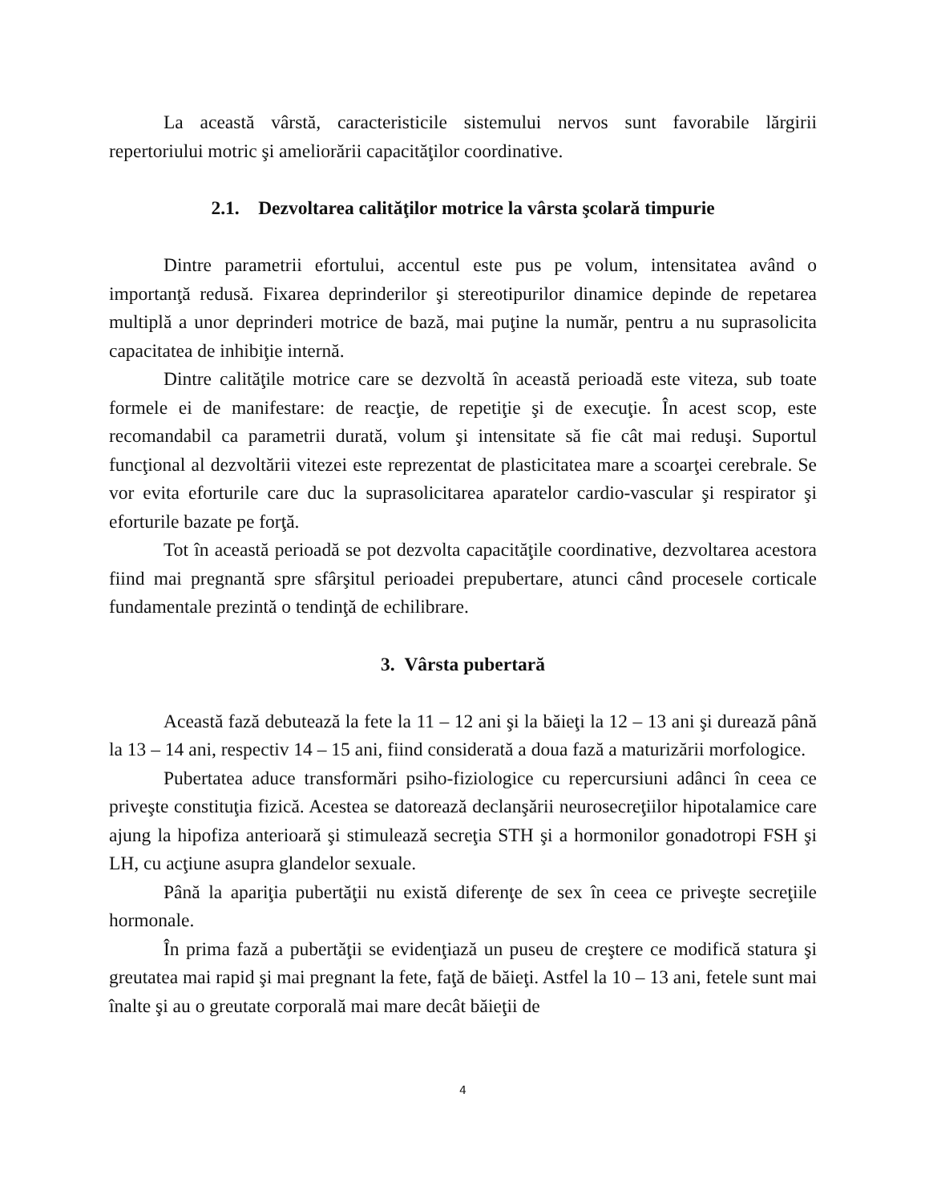La această vârstă, caracteristicile sistemului nervos sunt favorabile lărgirii repertoriului motric şi ameliorării capacităţilor coordinative.
2.1. Dezvoltarea calităţilor motrice la vârsta şcolară timpurie
Dintre parametrii efortului, accentul este pus pe volum, intensitatea având o importanţă redusă. Fixarea deprinderilor şi stereotipurilor dinamice depinde de repetarea multiplă a unor deprinderi motrice de bază, mai puţine la număr, pentru a nu suprasolicita capacitatea de inhibiţie internă.
Dintre calităţile motrice care se dezvoltă în această perioadă este viteza, sub toate formele ei de manifestare: de reacţie, de repetiţie şi de execuţie. În acest scop, este recomandabil ca parametrii durată, volum şi intensitate să fie cât mai reduşi. Suportul funcţional al dezvoltării vitezei este reprezentat de plasticitatea mare a scoarţei cerebrale. Se vor evita eforturile care duc la suprasolicitarea aparatelor cardio-vascular şi respirator şi eforturile bazate pe forţă.
Tot în această perioadă se pot dezvolta capacităţile coordinative, dezvoltarea acestora fiind mai pregnantă spre sfârşitul perioadei prepubertare, atunci când procesele corticale fundamentale prezintă o tendinţă de echilibrare.
3. Vârsta pubertară
Această fază debutează la fete la 11 – 12 ani şi la băieţi la 12 – 13 ani şi durează până la 13 – 14 ani, respectiv 14 – 15 ani, fiind considerată a doua fază a maturizării morfologice.
Pubertatea aduce transformări psiho-fiziologice cu repercursiuni adânci în ceea ce priveşte constituţia fizică. Acestea se datorează declanşării neurosecreţiilor hipotalamice care ajung la hipofiza anterioară şi stimulează secreţia STH şi a hormonilor gonadotropi FSH şi LH, cu acţiune asupra glandelor sexuale.
Până la apariţia pubertăţii nu există diferenţe de sex în ceea ce priveşte secreţiile hormonale.
În prima fază a pubertăţii se evidenţiază un puseu de creştere ce modifică statura şi greutatea mai rapid şi mai pregnant la fete, faţă de băieţi. Astfel la 10 – 13 ani, fetele sunt mai înalte şi au o greutate corporală mai mare decât băieţii de
4